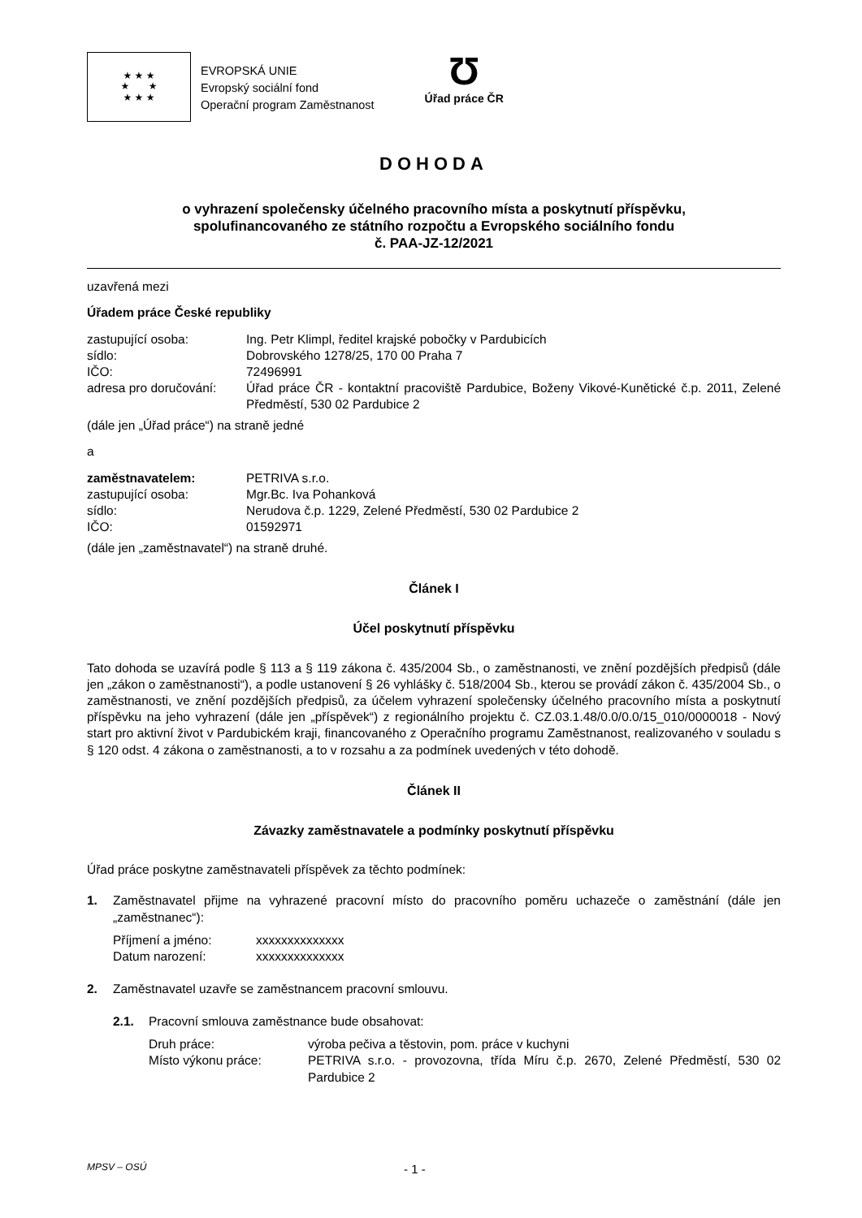★ ★ ★
★ ★
★ ★ ★
EVROPSKÁ UNIE
Evropský sociální fond
Operační program Zaměstnanost
Ʊ
Úřad práce ČR
DOHODA
o vyhrazení společensky účelného pracovního místa a poskytnutí příspěvku,
spolufinancovaného ze státního rozpočtu a Evropského sociálního fondu
č. PAA-JZ-12/2021
uzavřená mezi
Úřadem práce České republiky
| zastupující osoba: | Ing. Petr Klimpl, ředitel krajské pobočky v Pardubicích |
| sídlo: | Dobrovského 1278/25, 170 00 Praha 7 |
| IČO: | 72496991 |
| adresa pro doručování: | Úřad práce ČR - kontaktní pracoviště Pardubice, Boženy Vikové-Kunětické č.p. 2011, Zelené Předměstí, 530 02 Pardubice 2 |
(dále jen „Úřad práce“) na straně jedné
a
| zaměstnavatelem: | PETRIVA s.r.o. |
| zastupující osoba: | Mgr.Bc. Iva Pohanková |
| sídlo: | Nerudova č.p. 1229, Zelené Předměstí, 530 02 Pardubice 2 |
| IČO: | 01592971 |
(dále jen „zaměstnavatel“) na straně druhé.
Článek I
Účel poskytnutí příspěvku
Tato dohoda se uzavírá podle § 113 a § 119 zákona č. 435/2004 Sb., o zaměstnanosti, ve znění pozdějších předpisů (dále jen „zákon o zaměstnanosti“), a podle ustanovení § 26 vyhlášky č. 518/2004 Sb., kterou se provádí zákon č. 435/2004 Sb., o zaměstnanosti, ve znění pozdějších předpisů, za účelem vyhrazení společensky účelného pracovního místa a poskytnutí příspěvku na jeho vyhrazení (dále jen „příspěvek“) z regionálního projektu č. CZ.03.1.48/0.0/0.0/15_010/0000018 - Nový start pro aktivní život v Pardubickém kraji, financovaného z Operačního programu Zaměstnanost, realizovaného v souladu s § 120 odst. 4 zákona o zaměstnanosti, a to v rozsahu a za podmínek uvedených v této dohodě.
Článek II
Závazky zaměstnavatele a podmínky poskytnutí příspěvku
Úřad práce poskytne zaměstnavateli příspěvek za těchto podmínek:
| 1. | Zaměstnavatel přijme na vyhrazené pracovní místo do pracovního poměru uchazeče o zaměstnání (dále jen „zaměstnanec“): / Příjmení a jméno: / xxxxxxxxxxxxxx / / Datum narození: / xxxxxxxxxxxxxx / |
| 2. | Zaměstnavatel uzavře se zaměstnancem pracovní smlouvu. / 2.1. / Pracovní smlouva zaměstnance bude obsahovat: / Druh práce: / výroba pečiva a těstovin, pom. práce v kuchyni / / Místo výkonu práce: / PETRIVA s.r.o. - provozovna, třída Míru č.p. 2670, Zelené Předměstí, 530 02 Pardubice 2 / / |
MPSV – OSÚ - 1 -